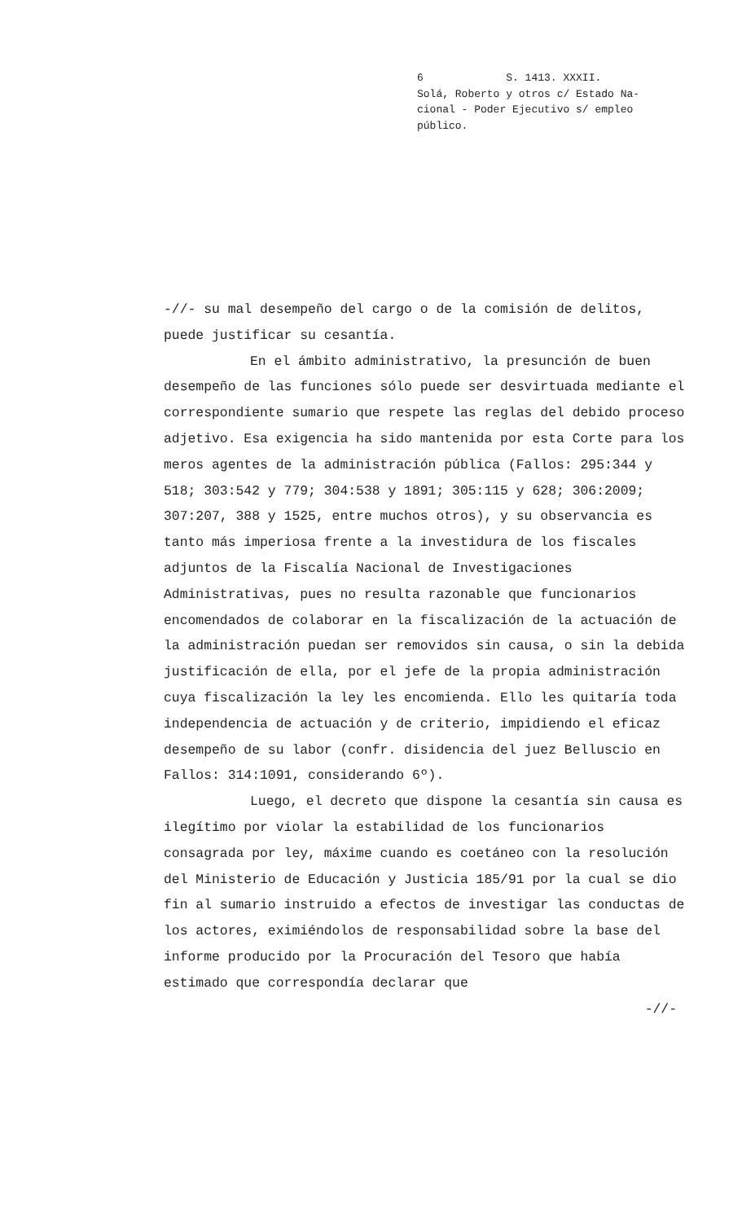6 S. 1413. XXXII.
Solá, Roberto y otros c/ Estado Na-
cional - Poder Ejecutivo s/ empleo
público.
-//- su mal desempeño del cargo o de la comisión de delitos, puede justificar su cesantía.
En el ámbito administrativo, la presunción de buen desempeño de las funciones sólo puede ser desvirtuada mediante el correspondiente sumario que respete las reglas del debido proceso adjetivo. Esa exigencia ha sido mantenida por esta Corte para los meros agentes de la administración pública (Fallos: 295:344 y 518; 303:542 y 779; 304:538 y 1891; 305:115 y 628; 306:2009; 307:207, 388 y 1525, entre muchos otros), y su observancia es tanto más imperiosa frente a la investidura de los fiscales adjuntos de la Fiscalía Nacional de Investigaciones Administrativas, pues no resulta razonable que funcionarios encomendados de colaborar en la fiscalización de la actuación de la administración puedan ser removidos sin causa, o sin la debida justificación de ella, por el jefe de la propia administración cuya fiscalización la ley les encomienda. Ello les quitaría toda independencia de actuación y de criterio, impidiendo el eficaz desempeño de su labor (confr. disidencia del juez Belluscio en Fallos: 314:1091, considerando 6º).
Luego, el decreto que dispone la cesantía sin causa es ilegítimo por violar la estabilidad de los funcionarios consagrada por ley, máxime cuando es coetáneo con la resolución del Ministerio de Educación y Justicia 185/91 por la cual se dio fin al sumario instruido a efectos de investigar las conductas de los actores, eximiéndolos de responsabilidad sobre la base del informe producido por la Procuración del Tesoro que había estimado que correspondía declarar que
-//-